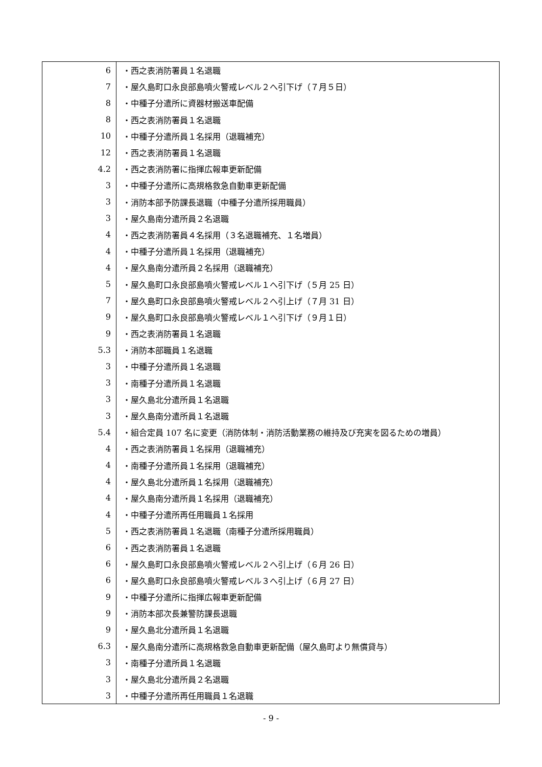| 6 | ・西之表消防署員１名退職 |
| 7 | ・屋久島町口永良部島噴火警戒レベル２へ引下げ（７月５日） |
| 8 | ・中種子分遣所に資器材搬送車配備 |
| 8 | ・西之表消防署員１名退職 |
| 10 | ・中種子分遣所員１名採用（退職補充） |
| 12 | ・西之表消防署員１名退職 |
| 4.2 | ・西之表消防署に指揮広報車更新配備 |
| 3 | ・中種子分遣所に高規格救急自動車更新配備 |
| 3 | ・消防本部予防課長退職（中種子分遣所採用職員） |
| 3 | ・屋久島南分遣所員２名退職 |
| 4 | ・西之表消防署員４名採用（３名退職補充、１名増員） |
| 4 | ・中種子分遣所員１名採用（退職補充） |
| 4 | ・屋久島南分遣所員２名採用（退職補充） |
| 5 | ・屋久島町口永良部島噴火警戒レベル１へ引下げ（５月 25 日） |
| 7 | ・屋久島町口永良部島噴火警戒レベル２へ引上げ（７月 31 日） |
| 9 | ・屋久島町口永良部島噴火警戒レベル１へ引下げ（９月１日） |
| 9 | ・西之表消防署員１名退職 |
| 5.3 | ・消防本部職員１名退職 |
| 3 | ・中種子分遣所員１名退職 |
| 3 | ・南種子分遣所員１名退職 |
| 3 | ・屋久島北分遣所員１名退職 |
| 3 | ・屋久島南分遣所員１名退職 |
| 5.4 | ・組合定員 107 名に変更（消防体制・消防活動業務の維持及び充実を図るための増員） |
| 4 | ・西之表消防署員１名採用（退職補充） |
| 4 | ・南種子分遣所員１名採用（退職補充） |
| 4 | ・屋久島北分遣所員１名採用（退職補充） |
| 4 | ・屋久島南分遣所員１名採用（退職補充） |
| 4 | ・中種子分遣所再任用職員１名採用 |
| 5 | ・西之表消防署員１名退職（南種子分遣所採用職員） |
| 6 | ・西之表消防署員１名退職 |
| 6 | ・屋久島町口永良部島噴火警戒レベル２へ引上げ（６月 26 日） |
| 6 | ・屋久島町口永良部島噴火警戒レベル３へ引上げ（６月 27 日） |
| 9 | ・中種子分遣所に指揮広報車更新配備 |
| 9 | ・消防本部次長兼警防課長退職 |
| 9 | ・屋久島北分遣所員１名退職 |
| 6.3 | ・屋久島南分遣所に高規格救急自動車更新配備（屋久島町より無償貸与） |
| 3 | ・南種子分遣所員１名退職 |
| 3 | ・屋久島北分遣所員２名退職 |
| 3 | ・中種子分遣所再任用職員１名退職 |
- 9 -